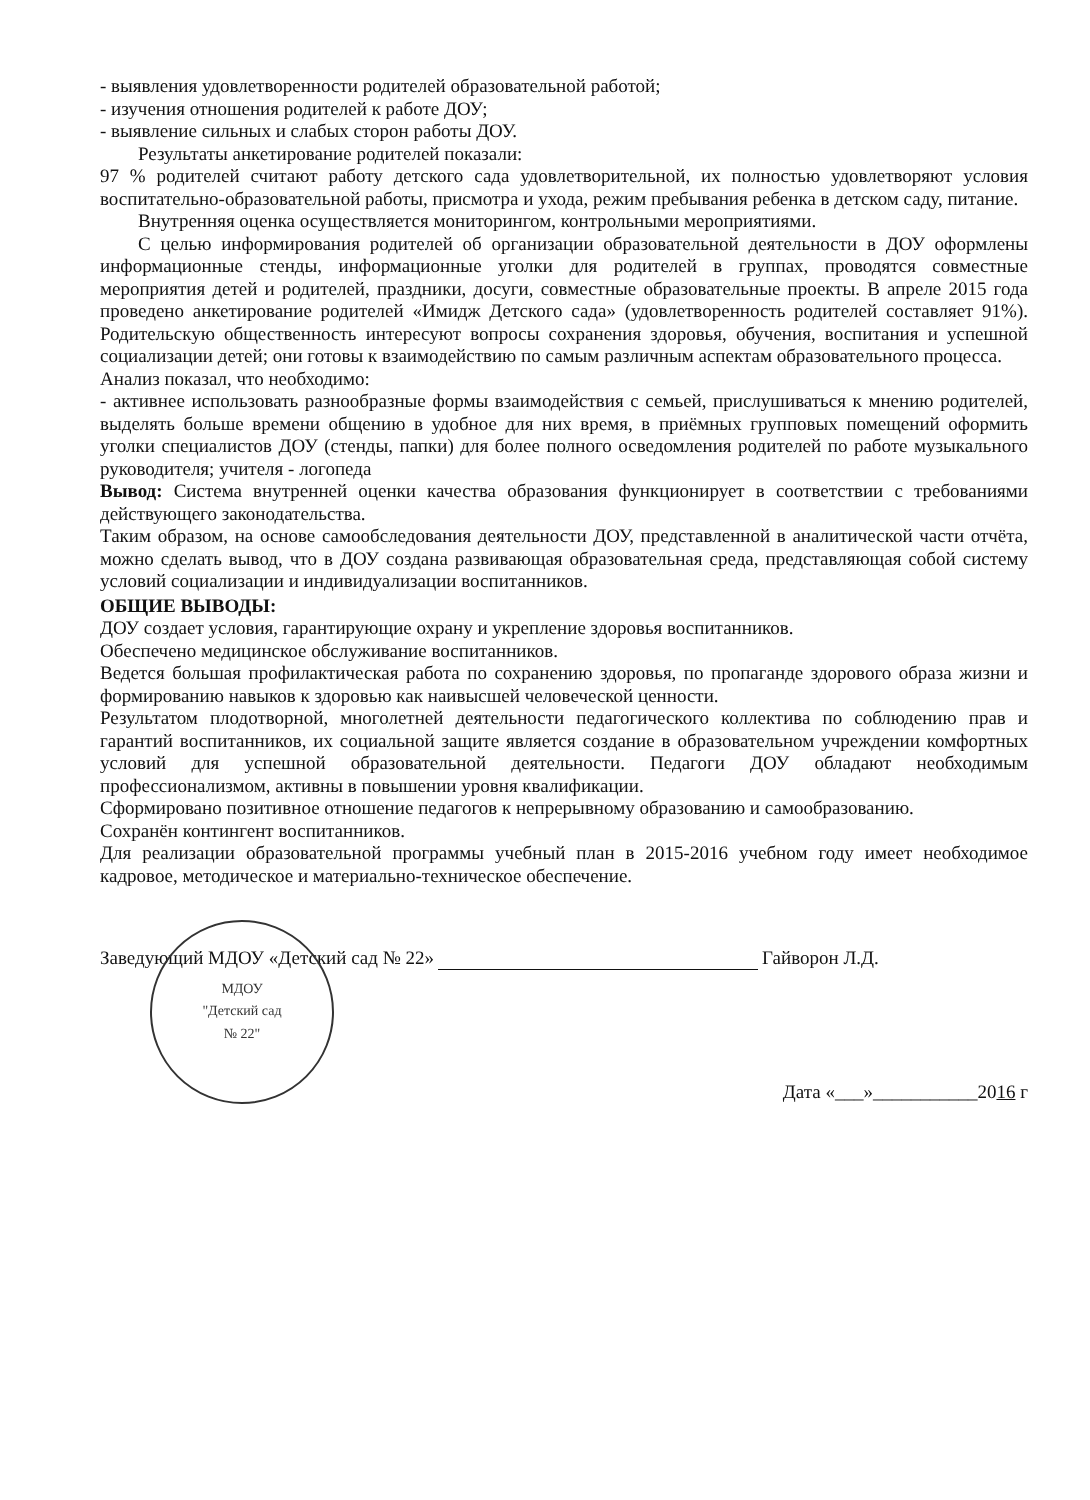- выявления удовлетворенности родителей образовательной работой;
- изучения отношения родителей к работе ДОУ;
- выявление сильных и слабых сторон работы ДОУ.
Результаты анкетирование родителей показали:
97 % родителей считают работу детского сада удовлетворительной, их полностью удовлетворяют условия воспитательно-образовательной работы, присмотра и ухода, режим пребывания ребенка в детском саду, питание.
Внутренняя оценка осуществляется мониторингом, контрольными мероприятиями.
С целью информирования родителей об организации образовательной деятельности в ДОУ оформлены информационные стенды, информационные уголки для родителей в группах, проводятся совместные мероприятия детей и родителей, праздники, досуги, совместные образовательные проекты. В апреле 2015 года проведено анкетирование родителей «Имидж Детского сада» (удовлетворенность родителей составляет 91%). Родительскую общественность интересуют вопросы сохранения здоровья, обучения, воспитания и успешной социализации детей; они готовы к взаимодействию по самым различным аспектам образовательного процесса.
Анализ показал, что необходимо:
- активнее использовать разнообразные формы взаимодействия с семьей, прислушиваться к мнению родителей, выделять больше времени общению в удобное для них время, в приёмных групповых помещений оформить уголки специалистов ДОУ (стенды, папки) для более полного осведомления родителей по работе музыкального руководителя; учителя - логопеда
Вывод: Система внутренней оценки качества образования функционирует в соответствии с требованиями действующего законодательства.
Таким образом, на основе самообследования деятельности ДОУ, представленной в аналитической части отчёта, можно сделать вывод, что в ДОУ создана развивающая образовательная среда, представляющая собой систему условий социализации и индивидуализации воспитанников.
ОБЩИЕ ВЫВОДЫ:
ДОУ создает условия, гарантирующие охрану и укрепление здоровья воспитанников.
Обеспечено медицинское обслуживание воспитанников.
Ведется большая профилактическая работа по сохранению здоровья, по пропаганде здорового образа жизни и формированию навыков к здоровью как наивысшей человеческой ценности.
Результатом плодотворной, многолетней деятельности педагогического коллектива по соблюдению прав и гарантий воспитанников, их социальной защите является создание в образовательном учреждении комфортных условий для успешной образовательной деятельности. Педагоги ДОУ обладают необходимым профессионализмом, активны в повышении уровня квалификации.
Сформировано позитивное отношение педагогов к непрерывному образованию и самообразованию.
Сохранён контингент воспитанников.
Для реализации образовательной программы учебный план в 2015-2016 учебном году имеет необходимое кадровое, методическое и материально-техническое обеспечение.
Заведующий МДОУ «Детский сад № 22» Гайворон Л.Д.
МДОУ
"Детский сад
№ 22"
Дата «___»___________2016 г